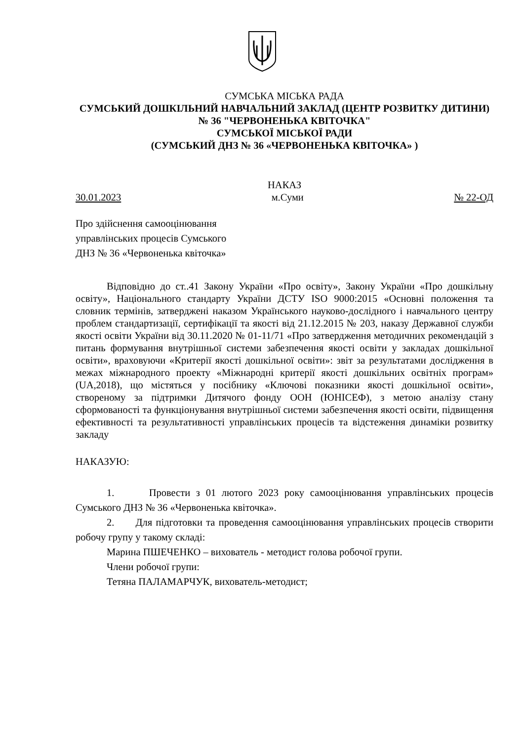СУМСЬКА МІСЬКА РАДА
СУМСЬКИЙ ДОШКІЛЬНИЙ НАВЧАЛЬНИЙ ЗАКЛАД (ЦЕНТР РОЗВИТКУ ДИТИНИ) № 36 "ЧЕРВОНЕНЬКА КВІТОЧКА"
СУМСЬКОЇ МІСЬКОЇ РАДИ
(СУМСЬКИЙ ДНЗ № 36 «ЧЕРВОНЕНЬКА КВІТОЧКА» )
НАКАЗ
30.01.2023 м.Суми № 22-ОД
Про здійснення самооцінювання
управлінських процесів Сумського
ДНЗ № 36 «Червоненька квіточка»
Відповідно до ст..41 Закону України «Про освіту», Закону України «Про дошкільну освіту», Національного стандарту України ДСТУ ISO 9000:2015 «Основні положення та словник термінів, затверджені наказом Українського науково-дослідного і навчального центру проблем стандартизації, сертифікації та якості від 21.12.2015 № 203, наказу Державної служби якості освіти України від 30.11.2020 № 01-11/71 «Про затвердження методичних рекомендацій з питань формування внутрішньої системи забезпечення якості освіти у закладах дошкільної освіти», враховуючи «Критерії якості дошкільної освіти»: звіт за результатами дослідження в межах міжнародного проекту «Міжнародні критерії якості дошкільних освітніх програм» (UA,2018), що містяться у посібнику «Ключові показники якості дошкільної освіти», створеному за підтримки Дитячого фонду ООН (ЮНІСЕФ), з метою аналізу стану сформованості та функціонування внутрішньої системи забезпечення якості освіти, підвищення ефективності та результативності управлінських процесів та відстеження динаміки розвитку закладу
НАКАЗУЮ:
1. Провести з 01 лютого 2023 року самооцінювання управлінських процесів Сумського ДНЗ № 36 «Червоненька квіточка».
2. Для підготовки та проведення самооцінювання управлінських процесів створити робочу групу у такому складі:
Марина ПШЕЧЕНКО – вихователь - методист голова робочої групи.
Члени робочої групи:
Тетяна ПАЛАМАРЧУК, вихователь-методист;